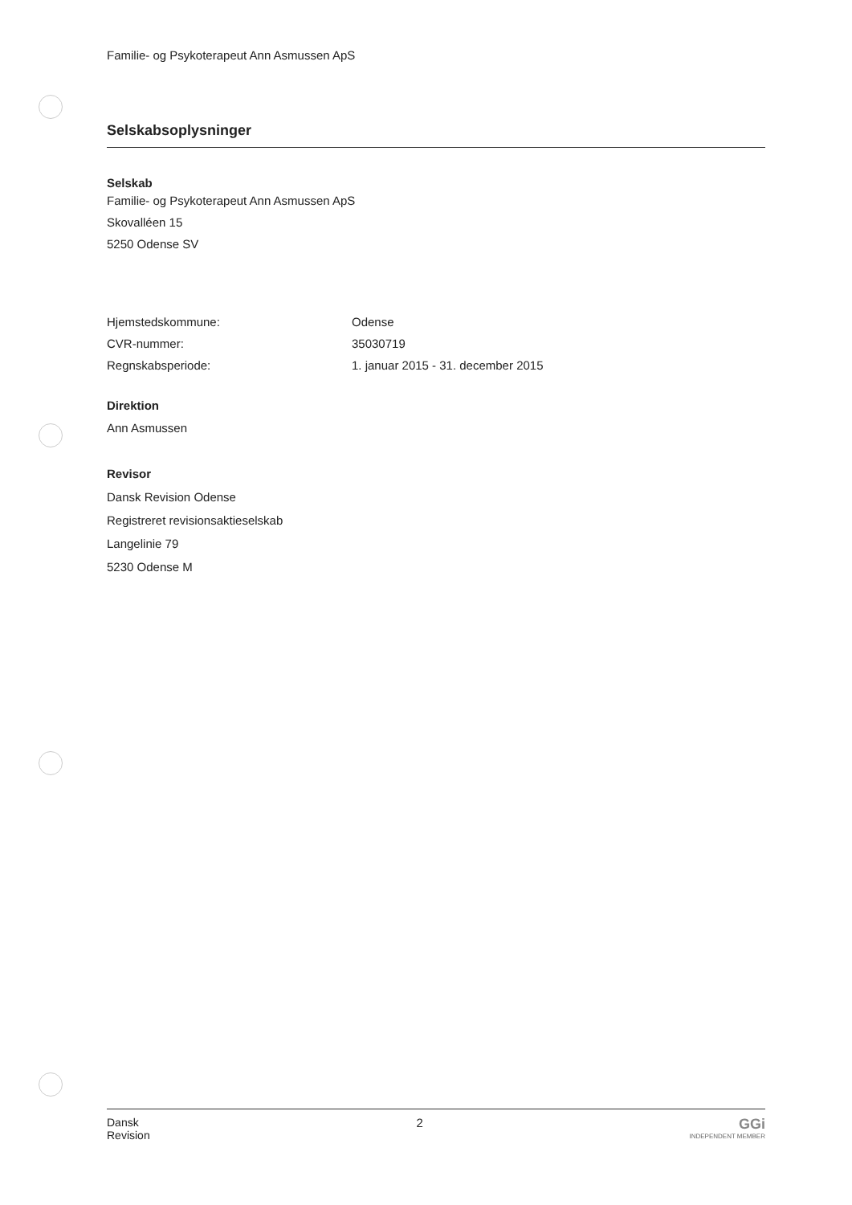Familie- og Psykoterapeut Ann Asmussen ApS
Selskabsoplysninger
Selskab
Familie- og Psykoterapeut Ann Asmussen ApS
Skovalléen 15
5250 Odense SV
Hjemstedskommune: Odense
CVR-nummer: 35030719
Regnskabsperiode: 1. januar 2015 - 31. december 2015
Direktion
Ann Asmussen
Revisor
Dansk Revision Odense
Registreret revisionsaktieselskab
Langelinie 79
5230 Odense M
Dansk
Revision
2
GGi
INDEPENDENT MEMBER